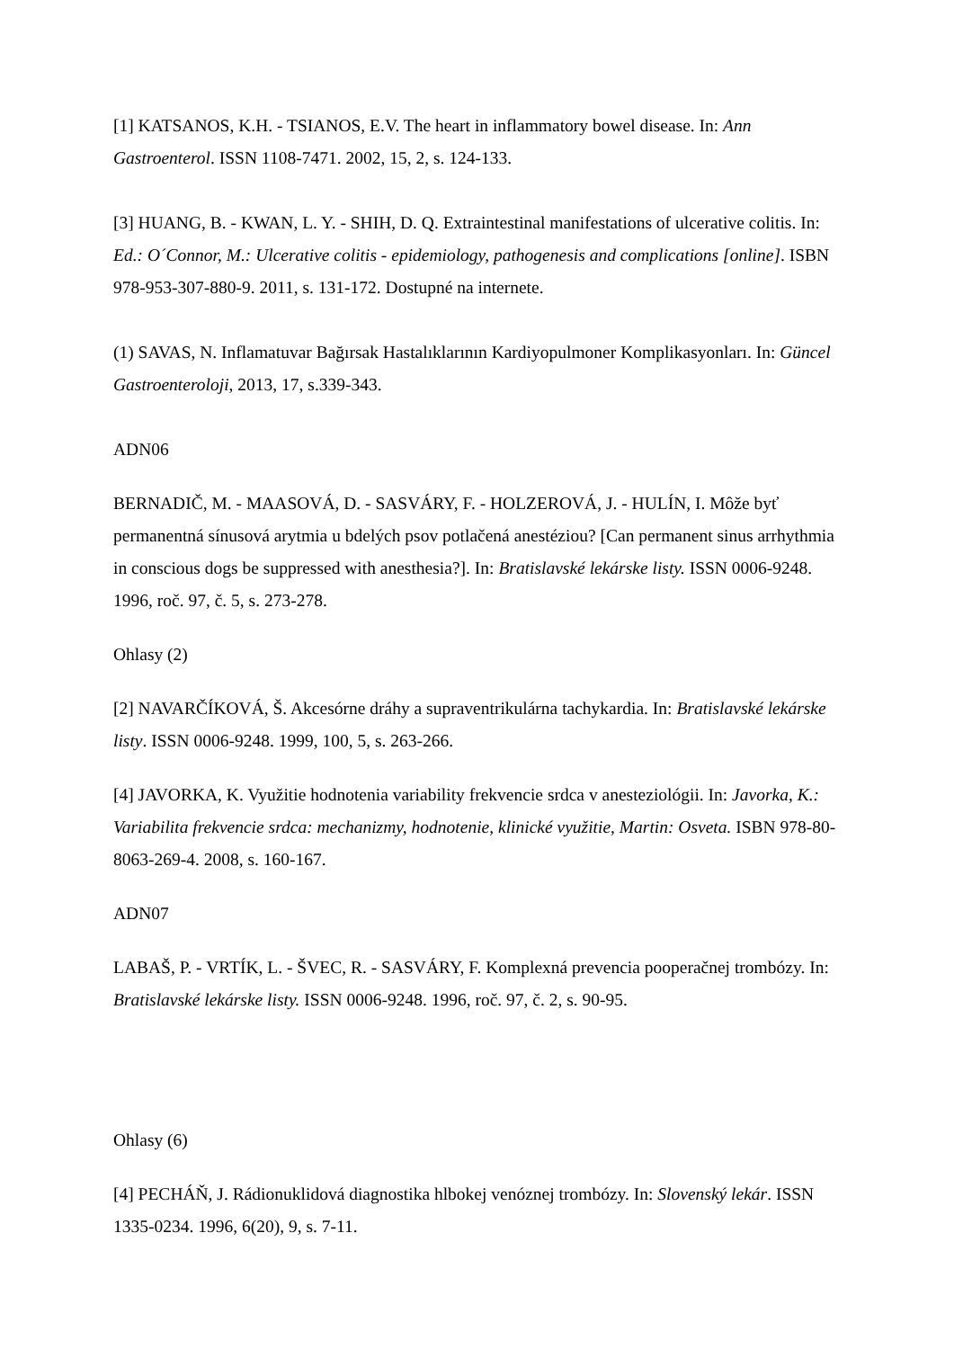[1] KATSANOS, K.H. - TSIANOS, E.V. The heart in inflammatory bowel disease. In: Ann Gastroenterol. ISSN 1108-7471. 2002, 15, 2, s. 124-133.
[3] HUANG, B. - KWAN, L. Y. - SHIH, D. Q. Extraintestinal manifestations of ulcerative colitis. In: Ed.: O´Connor, M.: Ulcerative colitis - epidemiology, pathogenesis and complications [online]. ISBN 978-953-307-880-9. 2011, s. 131-172. Dostupné na internete.
(1) SAVAS, N. Inflamatuvar Bağırsak Hastalıklarının Kardiyopulmoner Komplikasyonları. In: Güncel Gastroenteroloji, 2013, 17, s.339-343.
ADN06
BERNADIČ, M. - MAASOVÁ, D. - SASVÁRY, F. - HOLZEROVÁ, J. - HULÍN, I. Môže byť permanentná sínusová arytmia u bdelých psov potlačená anestéziou? [Can permanent sinus arrhythmia in conscious dogs be suppressed with anesthesia?]. In: Bratislavské lekárske listy. ISSN 0006-9248. 1996, roč. 97, č. 5, s. 273-278.
Ohlasy (2)
[2] NAVARČÍKOVÁ, Š. Akcesórne dráhy a supraventrikulárna tachykardia. In: Bratislavské lekárske listy. ISSN 0006-9248. 1999, 100, 5, s. 263-266.
[4] JAVORKA, K. Využitie hodnotenia variability frekvencie srdca v anesteziológii. In: Javorka, K.: Variabilita frekvencie srdca: mechanizmy, hodnotenie, klinické využitie, Martin: Osveta. ISBN 978-80-8063-269-4. 2008, s. 160-167.
ADN07
LABAŠ, P. - VRTÍK, L. - ŠVEC, R. - SASVÁRY, F. Komplexná prevencia pooperačnej trombózy. In: Bratislavské lekárske listy. ISSN 0006-9248. 1996, roč. 97, č. 2, s. 90-95.
Ohlasy (6)
[4] PECHÁŇ, J. Rádionuklidová diagnostika hlbokej venóznej trombózy. In: Slovenský lekár. ISSN 1335-0234. 1996, 6(20), 9, s. 7-11.